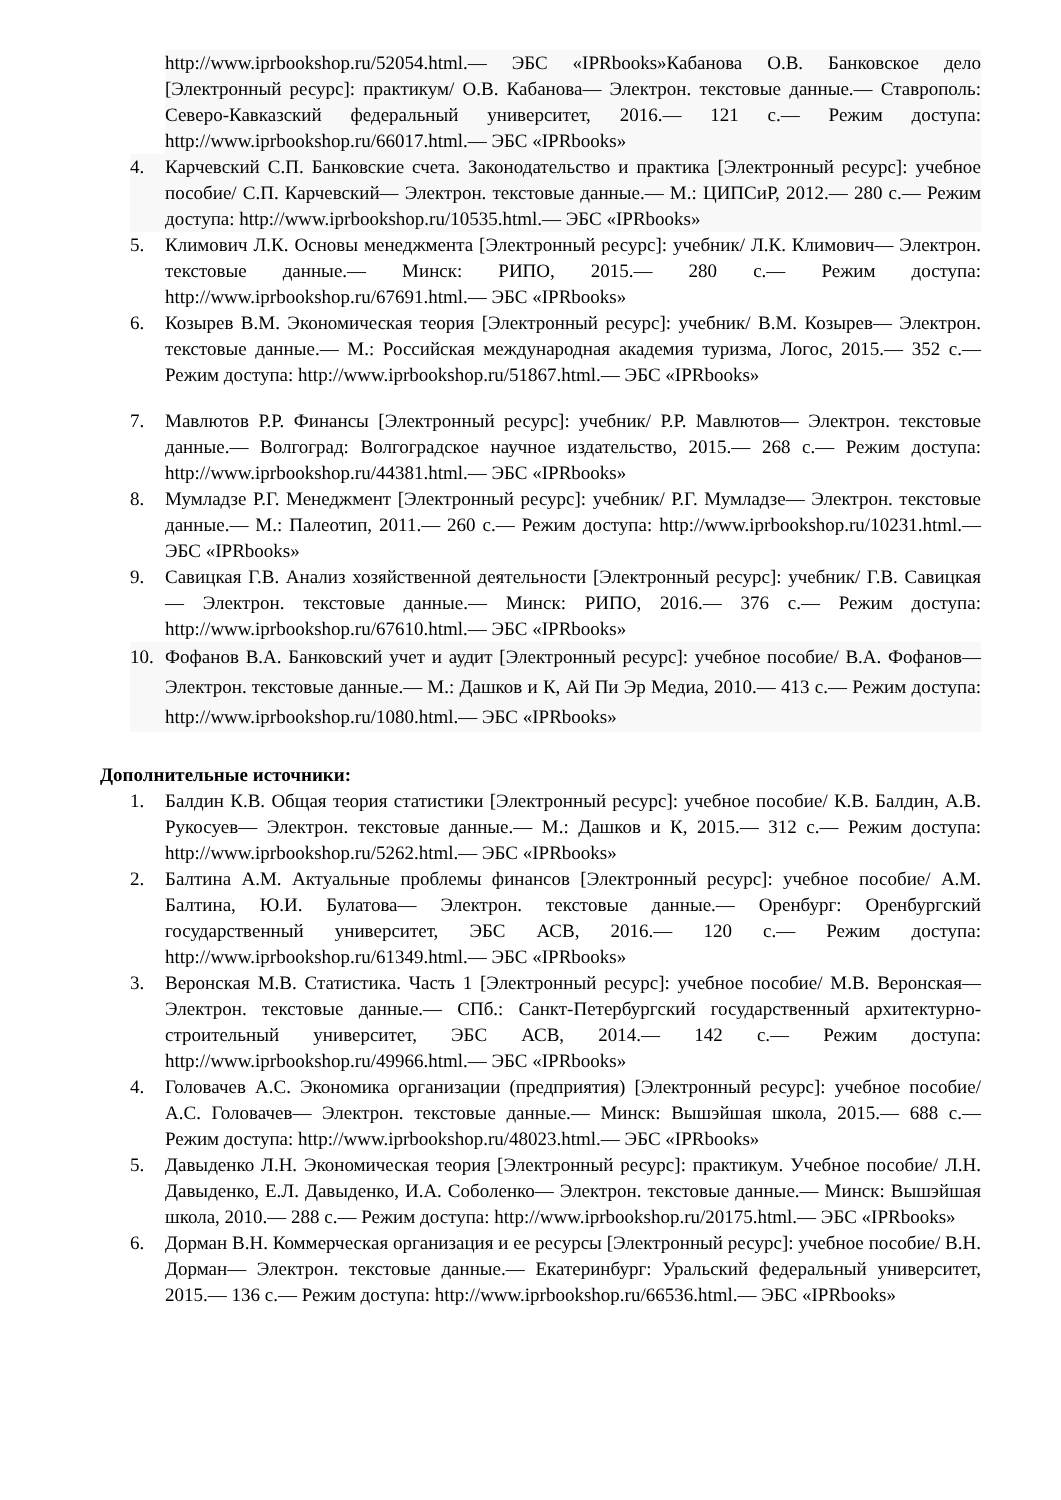http://www.iprbookshop.ru/52054.html.— ЭБС «IPRbooks»Кабанова О.В. Банковское дело [Электронный ресурс]: практикум/ О.В. Кабанова— Электрон. текстовые данные.— Ставрополь: Северо-Кавказский федеральный университет, 2016.— 121 с.— Режим доступа: http://www.iprbookshop.ru/66017.html.— ЭБС «IPRbooks»
4. Карчевский С.П. Банковские счета. Законодательство и практика [Электронный ресурс]: учебное пособие/ С.П. Карчевский— Электрон. текстовые данные.— М.: ЦИПСиР, 2012.— 280 с.— Режим доступа: http://www.iprbookshop.ru/10535.html.— ЭБС «IPRbooks»
5. Климович Л.К. Основы менеджмента [Электронный ресурс]: учебник/ Л.К. Климович— Электрон. текстовые данные.— Минск: РИПО, 2015.— 280 с.— Режим доступа: http://www.iprbookshop.ru/67691.html.— ЭБС «IPRbooks»
6. Козырев В.М. Экономическая теория [Электронный ресурс]: учебник/ В.М. Козырев— Электрон. текстовые данные.— М.: Российская международная академия туризма, Логос, 2015.— 352 с.— Режим доступа: http://www.iprbookshop.ru/51867.html.— ЭБС «IPRbooks»
7. Мавлютов Р.Р. Финансы [Электронный ресурс]: учебник/ Р.Р. Мавлютов— Электрон. текстовые данные.— Волгоград: Волгоградское научное издательство, 2015.— 268 с.— Режим доступа: http://www.iprbookshop.ru/44381.html.— ЭБС «IPRbooks»
8. Мумладзе Р.Г. Менеджмент [Электронный ресурс]: учебник/ Р.Г. Мумладзе— Электрон. текстовые данные.— М.: Палеотип, 2011.— 260 с.— Режим доступа: http://www.iprbookshop.ru/10231.html.— ЭБС «IPRbooks»
9. Савицкая Г.В. Анализ хозяйственной деятельности [Электронный ресурс]: учебник/ Г.В. Савицкая— Электрон. текстовые данные.— Минск: РИПО, 2016.— 376 с.— Режим доступа: http://www.iprbookshop.ru/67610.html.— ЭБС «IPRbooks»
10. Фофанов В.А. Банковский учет и аудит [Электронный ресурс]: учебное пособие/ В.А. Фофанов— Электрон. текстовые данные.— М.: Дашков и К, Ай Пи Эр Медиа, 2010.— 413 с.— Режим доступа: http://www.iprbookshop.ru/1080.html.— ЭБС «IPRbooks»
Дополнительные источники:
1. Балдин К.В. Общая теория статистики [Электронный ресурс]: учебное пособие/ К.В. Балдин, А.В. Рукосуев— Электрон. текстовые данные.— М.: Дашков и К, 2015.— 312 с.— Режим доступа: http://www.iprbookshop.ru/5262.html.— ЭБС «IPRbooks»
2. Балтина А.М. Актуальные проблемы финансов [Электронный ресурс]: учебное пособие/ А.М. Балтина, Ю.И. Булатова— Электрон. текстовые данные.— Оренбург: Оренбургский государственный университет, ЭБС АСВ, 2016.— 120 с.— Режим доступа: http://www.iprbookshop.ru/61349.html.— ЭБС «IPRbooks»
3. Веронская М.В. Статистика. Часть 1 [Электронный ресурс]: учебное пособие/ М.В. Веронская— Электрон. текстовые данные.— СПб.: Санкт-Петербургский государственный архитектурно-строительный университет, ЭБС АСВ, 2014.— 142 с.— Режим доступа: http://www.iprbookshop.ru/49966.html.— ЭБС «IPRbooks»
4. Головачев А.С. Экономика организации (предприятия) [Электронный ресурс]: учебное пособие/ А.С. Головачев— Электрон. текстовые данные.— Минск: Вышэйшая школа, 2015.— 688 с.— Режим доступа: http://www.iprbookshop.ru/48023.html.— ЭБС «IPRbooks»
5. Давыденко Л.Н. Экономическая теория [Электронный ресурс]: практикум. Учебное пособие/ Л.Н. Давыденко, Е.Л. Давыденко, И.А. Соболенко— Электрон. текстовые данные.— Минск: Вышэйшая школа, 2010.— 288 с.— Режим доступа: http://www.iprbookshop.ru/20175.html.— ЭБС «IPRbooks»
6. Дорман В.Н. Коммерческая организация и ее ресурсы [Электронный ресурс]: учебное пособие/ В.Н. Дорман— Электрон. текстовые данные.— Екатеринбург: Уральский федеральный университет, 2015.— 136 с.— Режим доступа: http://www.iprbookshop.ru/66536.html.— ЭБС «IPRbooks»